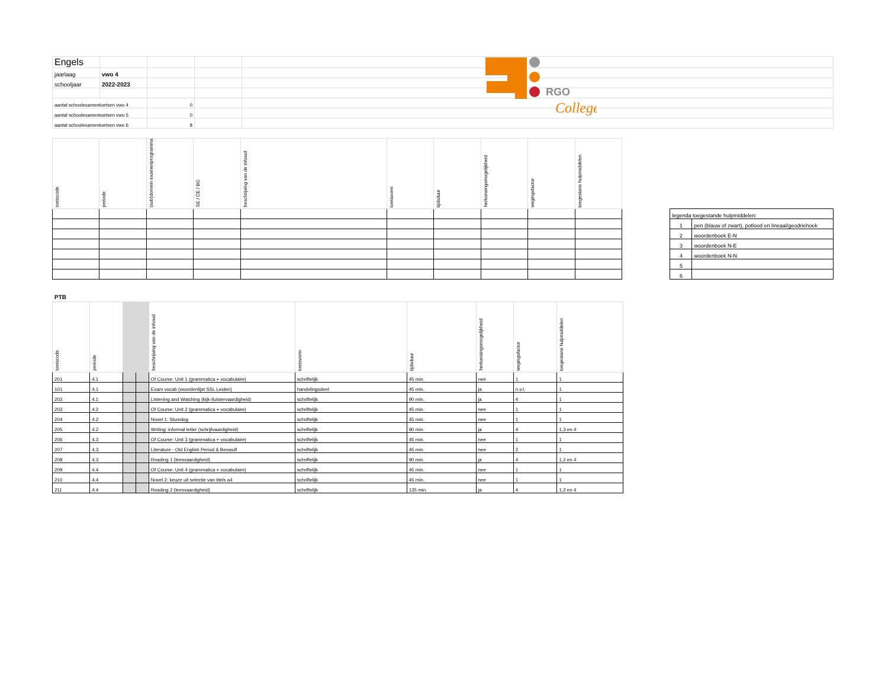RGO
College
| Engels | | | | |
| jaarlaag | vwo 4 | | | |
| schooljaar | 2022-2023 | | | |
| aantal schoolexamentoetsen vwo 4 | | 0 | | |
| aantal schoolexamentoetsen vwo 5 | | 0 | | |
| aantal schoolexamentoetsen vwo 6 | | 8 | | |
| toetscode | periode | (sub)domein examenprogramma | SE / CE / BG | beschrijving van de inhoud | toetsvorm | tijdsduur | herkansingsmogelijkheid | wegingsfactor | toegestane hulpmiddelen |
| --- | --- | --- | --- | --- | --- | --- | --- | --- | --- |
| legenda toegestande hulpmiddelen: | |
| 1 | pen (blauw of zwart), potlood en lineaal/geodriehoek |
| 2 | woordenboek E-N |
| 3 | woordenboek N-E |
| 4 | woordenboek N-N |
| 5 | |
| 6 | |
PTB
| toetscode | periode | | | beschrijving van de inhoud | toetsvorm | tijdsduur | herkansingsmogelijkheid | wegingsfactor | toegestane hulpmiddelen |
| --- | --- | --- | --- | --- | --- | --- | --- | --- | --- |
| 201 | 4.1 | | | Of Course: Unit 1 (grammatica + vocabulaire) | schriftelijk | 45 min. | nee | 1 | 1 |
| 101 | 4.1 | | | Exam vocab (woordenlijst SSL Leiden) | handelingsdeel | 45 min. | ja | n.v.t. | 1 |
| 202 | 4.1 | | | Listening and Watching (kijk-/luistervaardigheid) | schriftelijk | 90 min. | ja | 4 | 1 |
| 203 | 4.2 | | | Of Course: Unit 2 (grammatica + vocabulaire) | schriftelijk | 45 min. | nee | 1 | 1 |
| 204 | 4.2 | | | Novel 1: Slumdog | schriftelijk | 45 min. | nee | 1 | 1 |
| 205 | 4.2 | | | Writing: informal letter (schrijfvaardigheid) | schriftelijk | 90 min. | ja | 4 | 1,3 en 4 |
| 206 | 4.3 | | | Of Course: Unit 3 (grammatica + vocabulaire) | schriftelijk | 45 min. | nee | 1 | 1 |
| 207 | 4.3 | | | Literature - Old English Period & Beowulf | schriftelijk | 45 min. | nee | 2 | 1 |
| 208 | 4.3 | | | Reading 1 (leesvaardigheid) | schriftelijk | 90 min. | ja | 4 | 1,2 en 4 |
| 209 | 4.4 | | | Of Course: Unit 4 (grammatica + vocabulaire) | schriftelijk | 45 min. | nee | 1 | 1 |
| 210 | 4.4 | | | Novel 2: keuze uit selectie van titels a4 | schriftelijk | 45 min. | nee | 1 | 1 |
| 211 | 4.4 | | | Reading 2 (leesvaardigheid) | schriftelijk | 135 min. | ja | 4 | 1,2 en 4 |